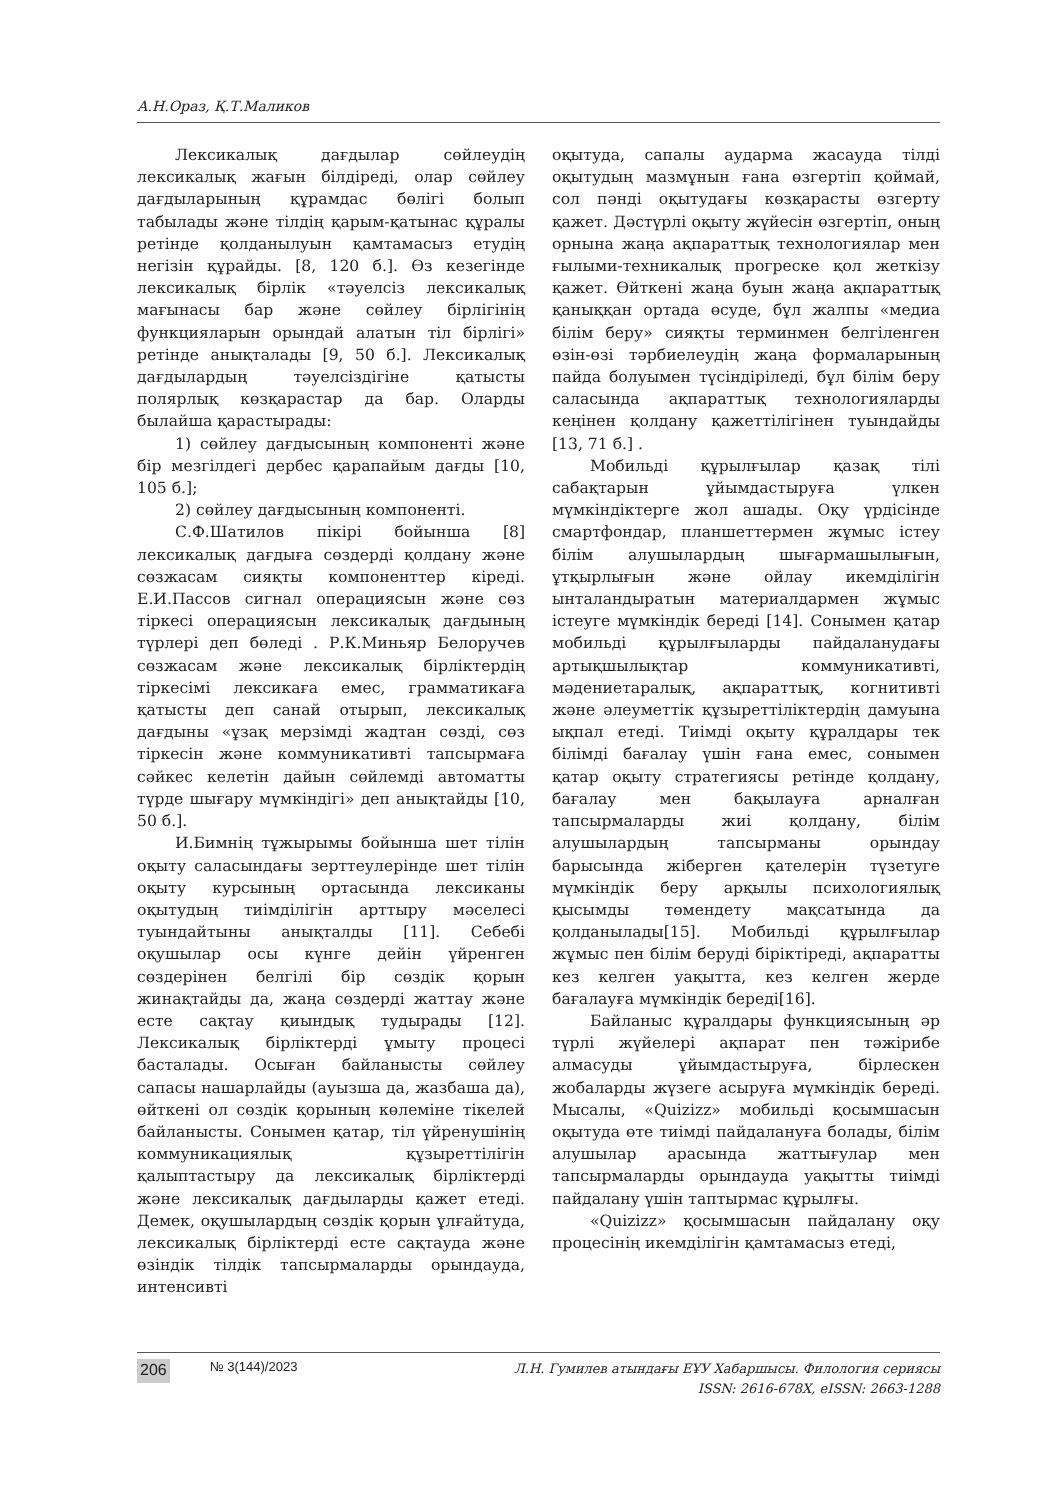А.Н.Ораз, Қ.Т.Маликов
Лексикалық дағдылар сөйлеудің лексикалық жағын білдіреді, олар сөйлеу дағдыларының құрамдас бөлігі болып табылады және тілдің қарым-қатынас құралы ретінде қолданылуын қамтамасыз етудің негізін құрайды. [8, 120 б.]. Өз кезегінде лексикалық бірлік «тәуелсіз лексикалық мағынасы бар және сөйлеу бірлігінің функцияларын орындай алатын тіл бірлігі» ретінде анықталады [9, 50 б.]. Лексикалық дағдылардың тәуелсіздігіне қатысты полярлық көзқарастар да бар. Оларды былайша қарастырады:
1) сөйлеу дағдысының компоненті және бір мезгілдегі дербес қарапайым дағды [10, 105 б.];
2) сөйлеу дағдысының компоненті.
С.Ф.Шатилов пікірі бойынша [8] лексикалық дағдыға сөздерді қолдану және сөзжасам сияқты компоненттер кіреді. Е.И.Пассов сигнал операциясын және сөз тіркесі операциясын лексикалық дағдының түрлері деп бөледі . Р.К.Миньяр Белоручев сөзжасам және лексикалық бірліктердің тіркесімі лексикаға емес, грамматикаға қатысты деп санай отырып, лексикалық дағдыны «ұзақ мерзімді жадтан сөзді, сөз тіркесін және коммуникативті тапсырмаға сәйкес келетін дайын сөйлемді автоматты түрде шығару мүмкіндігі» деп анықтайды [10, 50 б.].
И.Бимнің тұжырымы бойынша шет тілін оқыту саласындағы зерттеулерінде шет тілін оқыту курсының ортасында лексиканы оқытудың тиімділігін арттыру мәселесі туындайтыны анықталды [11]. Себебі оқушылар осы күнге дейін үйренген сөздерінен белгілі бір сөздік қорын жинақтайды да, жаңа сөздерді жаттау және есте сақтау қиындық тудырады [12]. Лексикалық бірліктерді ұмыту процесі басталады. Осыған байланысты сөйлеу сапасы нашарлайды (ауызша да, жазбаша да), өйткені ол сөздік қорының көлеміне тікелей байланысты. Сонымен қатар, тіл үйренушінің коммуникациялық құзыреттілігін қалыптастыру да лексикалық бірліктерді және лексикалық дағдыларды қажет етеді. Демек, оқушылардың сөздік қорын ұлғайтуда, лексикалық бірліктерді есте сақтауда және өзіндік тілдік тапсырмаларды орындауда, интенсивті
оқытуда, сапалы аударма жасауда тілді оқытудың мазмұнын ғана өзгертіп қоймай, сол пәнді оқытудағы көзқарасты өзгерту қажет. Дәстүрлі оқыту жүйесін өзгертіп, оның орнына жаңа ақпараттық технологиялар мен ғылыми-техникалық прогреске қол жеткізу қажет. Өйткені жаңа буын жаңа ақпараттық қаныққан ортада өсуде, бұл жалпы «медиа білім беру» сияқты терминмен белгіленген өзін-өзі тәрбиелеудің жаңа формаларының пайда болуымен түсіндіріледі, бұл білім беру саласында ақпараттық технологияларды кеңінен қолдану қажеттілігінен туындайды [13, 71 б.] .
Мобильді құрылғылар қазақ тілі сабақтарын ұйымдастыруға үлкен мүмкіндіктерге жол ашады. Оқу үрдісінде смартфондар, планшеттермен жұмыс істеу білім алушылардың шығармашылығын, ұтқырлығын және ойлау икемділігін ынталандыратын материалдармен жұмыс істеуге мүмкіндік береді [14]. Сонымен қатар мобильді құрылғыларды пайдаланудағы артықшылықтар коммуникативті, мәдениетаралық, ақпараттық, когнитивті және әлеуметтік құзыреттіліктердің дамуына ықпал етеді. Тиімді оқыту құралдары тек білімді бағалау үшін ғана емес, сонымен қатар оқыту стратегиясы ретінде қолдану, бағалау мен бақылауға арналған тапсырмаларды жиі қолдану, білім алушылардың тапсырманы орындау барысында жіберген қателерін түзетуге мүмкіндік беру арқылы психологиялық қысымды төмендету мақсатында да қолданылады[15]. Мобильді құрылғылар жұмыс пен білім беруді біріктіреді, ақпаратты кез келген уақытта, кез келген жерде бағалауға мүмкіндік береді[16].
Байланыс құралдары функциясының әр түрлі жүйелері ақпарат пен тәжірибе алмасуды ұйымдастыруға, бірлескен жобаларды жүзеге асыруға мүмкіндік береді. Мысалы, «Quizizz» мобильді қосымшасын оқытуда өте тиімді пайдалануға болады, білім алушылар арасында жаттығулар мен тапсырмаларды орындауда уақытты тиімді пайдалану үшін таптырмас құрылғы.
«Quizizz» қосымшасын пайдалану оқу процесінің икемділігін қамтамасыз етеді,
206 № 3(144)/2023 Л.Н. Гумилев атындағы ЕҰУ Хабаршысы. Филология сериясы
ISSN: 2616-678X, eISSN: 2663-1288